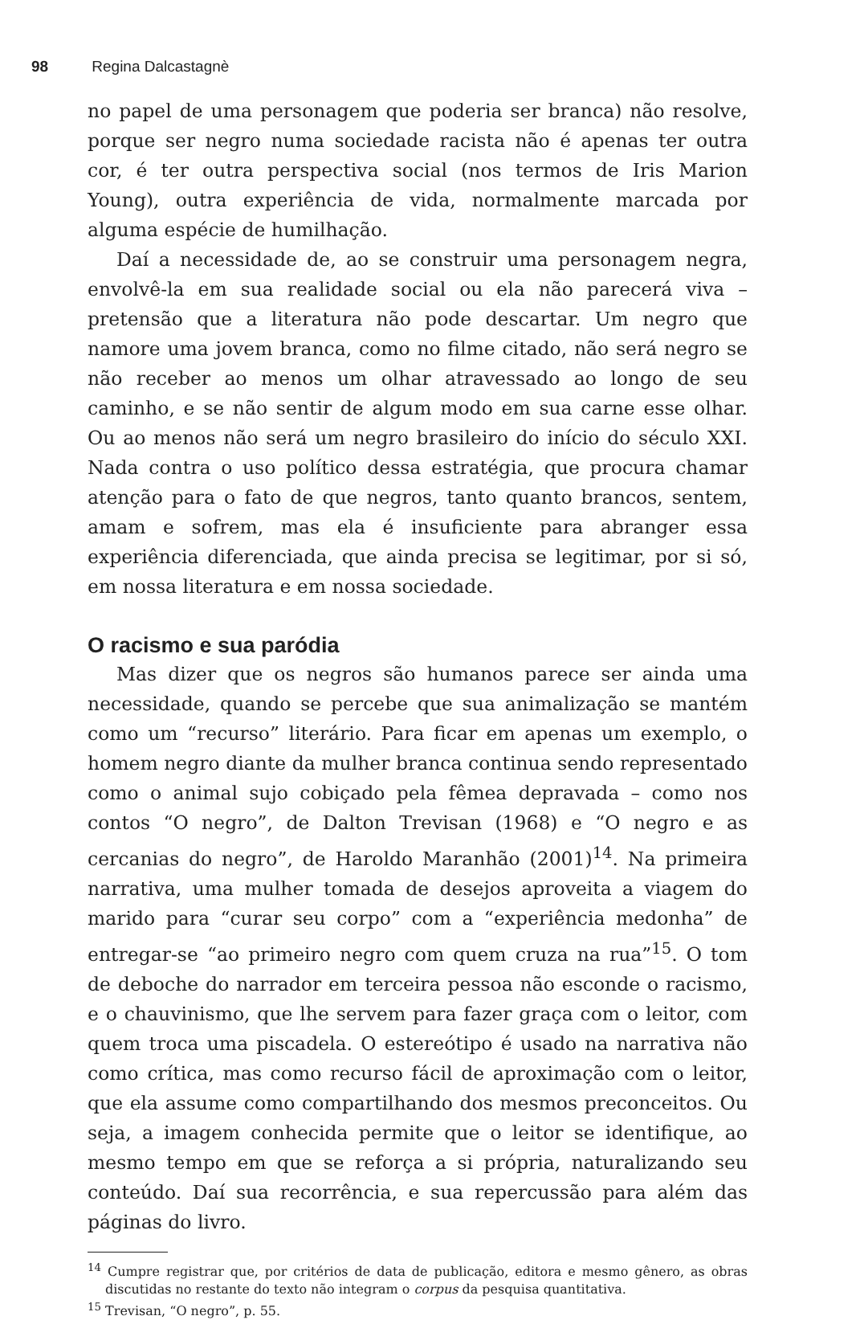98 Regina Dalcastagnè
no papel de uma personagem que poderia ser branca) não resolve, porque ser negro numa sociedade racista não é apenas ter outra cor, é ter outra perspectiva social (nos termos de Iris Marion Young), outra experiência de vida, normalmente marcada por alguma espécie de humilhação.
Daí a necessidade de, ao se construir uma personagem negra, envolvê-la em sua realidade social ou ela não parecerá viva – pretensão que a literatura não pode descartar. Um negro que namore uma jovem branca, como no filme citado, não será negro se não receber ao menos um olhar atravessado ao longo de seu caminho, e se não sentir de algum modo em sua carne esse olhar. Ou ao menos não será um negro brasileiro do início do século XXI. Nada contra o uso político dessa estratégia, que procura chamar atenção para o fato de que negros, tanto quanto brancos, sentem, amam e sofrem, mas ela é insuficiente para abranger essa experiência diferenciada, que ainda precisa se legitimar, por si só, em nossa literatura e em nossa sociedade.
O racismo e sua paródia
Mas dizer que os negros são humanos parece ser ainda uma necessidade, quando se percebe que sua animalização se mantém como um “recurso” literário. Para ficar em apenas um exemplo, o homem negro diante da mulher branca continua sendo representado como o animal sujo cobiçado pela fêmea depravada – como nos contos “O negro”, de Dalton Trevisan (1968) e “O negro e as cercanias do negro”, de Haroldo Maranhão (2001)<sup>14</sup>. Na primeira narrativa, uma mulher tomada de desejos aproveita a viagem do marido para “curar seu corpo” com a “experiência medonha” de entregar-se “ao primeiro negro com quem cruza na rua”<sup>15</sup>. O tom de deboche do narrador em terceira pessoa não esconde o racismo, e o chauvinismo, que lhe servem para fazer graça com o leitor, com quem troca uma piscadela. O estereótipo é usado na narrativa não como crítica, mas como recurso fácil de aproximação com o leitor, que ela assume como compartilhando dos mesmos preconceitos. Ou seja, a imagem conhecida permite que o leitor se identifique, ao mesmo tempo em que se reforça a si própria, naturalizando seu conteúdo. Daí sua recorrência, e sua repercussão para além das páginas do livro.
<sup>14</sup> Cumpre registrar que, por critérios de data de publicação, editora e mesmo gênero, as obras discutidas no restante do texto não integram o corpus da pesquisa quantitativa.
<sup>15</sup> Trevisan, “O negro”, p. 55.